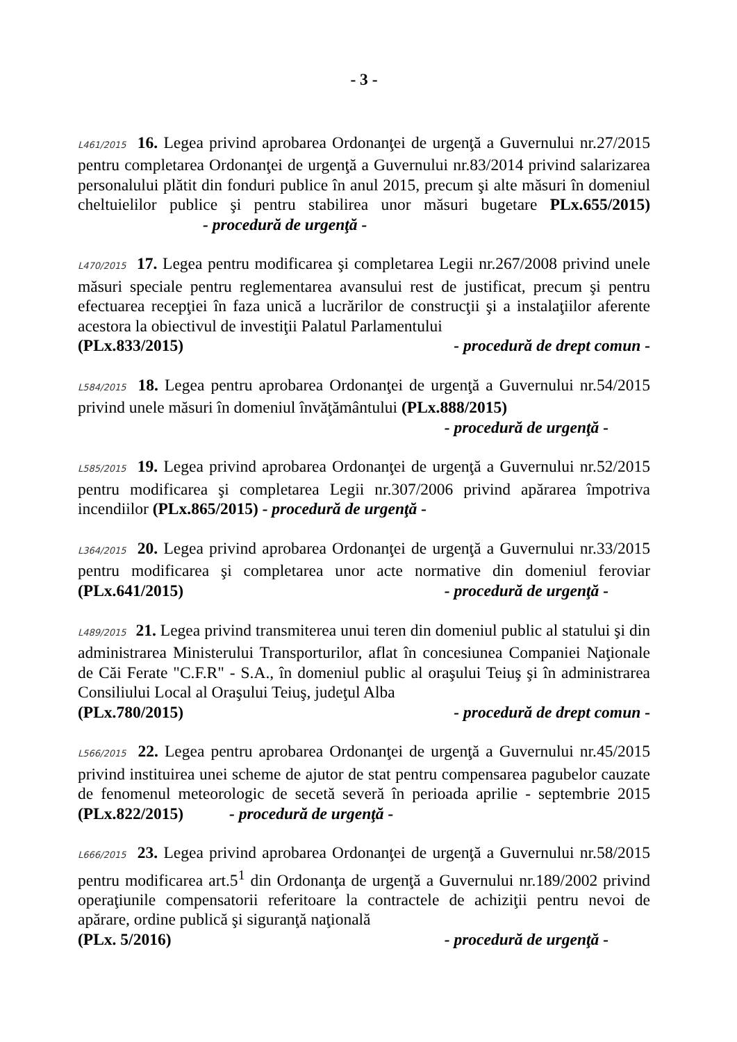- 3 -
L461/2015 16. Legea privind aprobarea Ordonanţei de urgenţă a Guvernului nr.27/2015 pentru completarea Ordonanţei de urgenţă a Guvernului nr.83/2014 privind salarizarea personalului plătit din fonduri publice în anul 2015, precum şi alte măsuri în domeniul cheltuielilor publice şi pentru stabilirea unor măsuri bugetare PLx.655/2015) - procedură de urgenţă -
L470/2015 17. Legea pentru modificarea şi completarea Legii nr.267/2008 privind unele măsuri speciale pentru reglementarea avansului rest de justificat, precum şi pentru efectuarea recepţiei în faza unică a lucrărilor de construcţii şi a instalaţiilor aferente acestora la obiectivul de investiţii Palatul Parlamentului
(PLx.833/2015) - procedură de drept comun -
L584/2015 18. Legea pentru aprobarea Ordonanţei de urgenţă a Guvernului nr.54/2015 privind unele măsuri în domeniul învăţământului (PLx.888/2015)
- procedură de urgenţă -
L585/2015 19. Legea privind aprobarea Ordonanţei de urgenţă a Guvernului nr.52/2015 pentru modificarea şi completarea Legii nr.307/2006 privind apărarea împotriva incendiilor (PLx.865/2015) - procedură de urgenţă -
L364/2015 20. Legea privind aprobarea Ordonanţei de urgenţă a Guvernului nr.33/2015 pentru modificarea şi completarea unor acte normative din domeniul feroviar (PLx.641/2015)
- procedură de urgenţă -
L489/2015 21. Legea privind transmiterea unui teren din domeniul public al statului şi din administrarea Ministerului Transporturilor, aflat în concesiunea Companiei Naţionale de Căi Ferate "C.F.R" - S.A., în domeniul public al oraşului Teiuş şi în administrarea Consiliului Local al Oraşului Teiuş, judeţul Alba
(PLx.780/2015) - procedură de drept comun -
L566/2015 22. Legea pentru aprobarea Ordonanţei de urgenţă a Guvernului nr.45/2015 privind instituirea unei scheme de ajutor de stat pentru compensarea pagubelor cauzate de fenomenul meteorologic de secetă severă în perioada aprilie - septembrie 2015 (PLx.822/2015) - procedură de urgenţă -
L666/2015 23. Legea privind aprobarea Ordonanţei de urgenţă a Guvernului nr.58/2015 pentru modificarea art.5<sup>1</sup> din Ordonanţa de urgenţă a Guvernului nr.189/2002 privind operaţiunile compensatorii referitoare la contractele de achiziţii pentru nevoi de apărare, ordine publică şi siguranţă naţională
(PLx. 5/2016) - procedură de urgenţă -